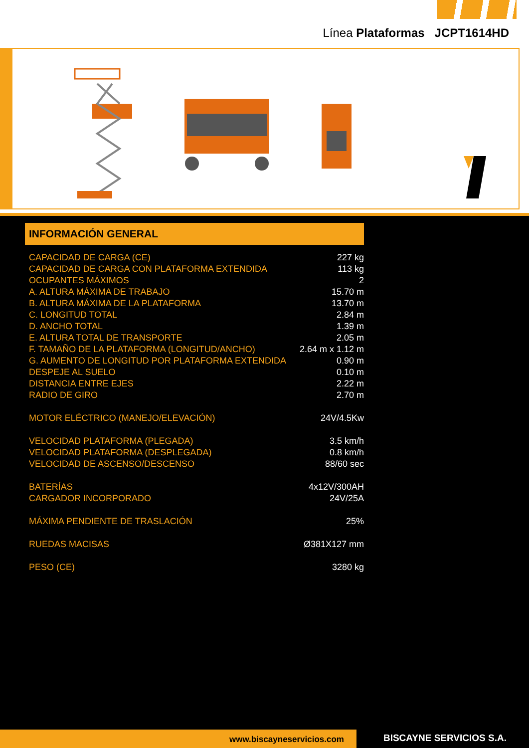Línea Plataformas JCPT1614HD
INFORMACIÓN GENERAL
| CAPACIDAD DE CARGA (CE) | 227 kg |
| CAPACIDAD DE CARGA CON PLATAFORMA EXTENDIDA | 113 kg |
| OCUPANTES MÁXIMOS | 2 |
| A. ALTURA MÁXIMA DE TRABAJO | 15.70 m |
| B. ALTURA MÁXIMA DE LA PLATAFORMA | 13.70 m |
| C. LONGITUD TOTAL | 2.84 m |
| D. ANCHO TOTAL | 1.39 m |
| E. ALTURA TOTAL DE TRANSPORTE | 2.05 m |
| F. TAMAÑO DE LA PLATAFORMA (LONGITUD/ANCHO) | 2.64 m x 1.12 m |
| G. AUMENTO DE LONGITUD POR PLATAFORMA EXTENDIDA | 0.90 m |
| DESPEJE AL SUELO | 0.10 m |
| DISTANCIA ENTRE EJES | 2.22 m |
| RADIO DE GIRO | 2.70 m |
| MOTOR ELÉCTRICO (MANEJO/ELEVACIÓN) | 24V/4.5Kw |
| VELOCIDAD PLATAFORMA (PLEGADA) | 3.5 km/h |
| VELOCIDAD PLATAFORMA (DESPLEGADA) | 0.8 km/h |
| VELOCIDAD DE ASCENSO/DESCENSO | 88/60 sec |
| BATERÍAS | 4x12V/300AH |
| CARGADOR INCORPORADO | 24V/25A |
| MÁXIMA PENDIENTE DE TRASLACIÓN | 25% |
| RUEDAS MACISAS | Ø381X127 mm |
| PESO (CE) | 3280 kg |
www.biscayneservicios.com BISCAYNE SERVICIOS S.A.